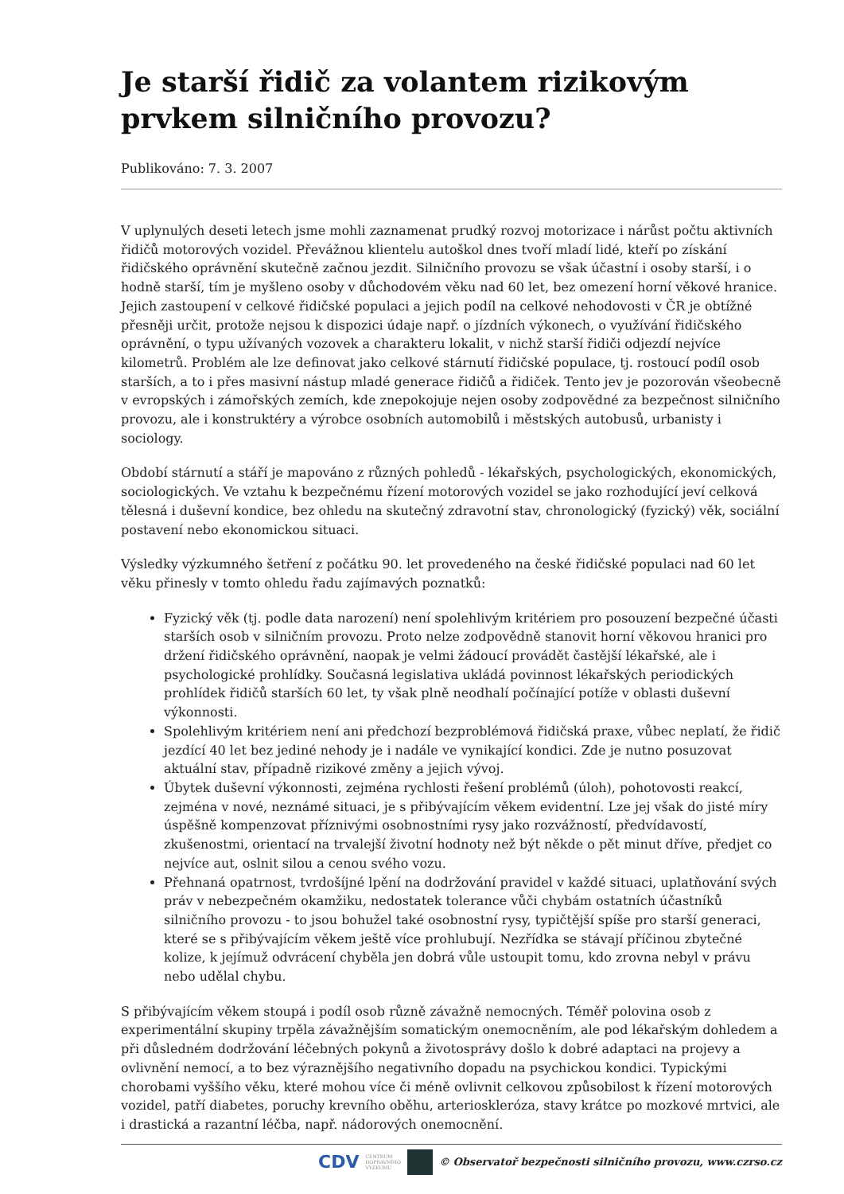Je starší řidič za volantem rizikovým prvkem silničního provozu?
Publikováno: 7. 3. 2007
V uplynulých deseti letech jsme mohli zaznamenat prudký rozvoj motorizace i nárůst počtu aktivních řidičů motorových vozidel. Převážnou klientelu autoškol dnes tvoří mladí lidé, kteří po získání řidičského oprávnění skutečně začnou jezdit. Silničního provozu se však účastní i osoby starší, i o hodně starší, tím je myšleno osoby v důchodovém věku nad 60 let, bez omezení horní věkové hranice. Jejich zastoupení v celkové řidičské populaci a jejich podíl na celkové nehodovosti v ČR je obtížné přesněji určit, protože nejsou k dispozici údaje např. o jízdních výkonech, o využívání řidičského oprávnění, o typu užívaných vozovek a charakteru lokalit, v nichž starší řidiči odjezdí nejvíce kilometrů. Problém ale lze definovat jako celkové stárnutí řidičské populace, tj. rostoucí podíl osob starších, a to i přes masivní nástup mladé generace řidičů a řidiček. Tento jev je pozorován všeobecně v evropských i zámořských zemích, kde znepokojuje nejen osoby zodpovědné za bezpečnost silničního provozu, ale i konstruktéry a výrobce osobních automobilů i městských autobusů, urbanisty i sociology.
Období stárnutí a stáří je mapováno z různých pohledů - lékařských, psychologických, ekonomických, sociologických. Ve vztahu k bezpečnému řízení motorových vozidel se jako rozhodující jeví celková tělesná i duševní kondice, bez ohledu na skutečný zdravotní stav, chronologický (fyzický) věk, sociální postavení nebo ekonomickou situaci.
Výsledky výzkumného šetření z počátku 90. let provedeného na české řidičské populaci nad 60 let věku přinesly v tomto ohledu řadu zajímavých poznatků:
Fyzický věk (tj. podle data narození) není spolehlivým kritériem pro posouzení bezpečné účasti starších osob v silničním provozu. Proto nelze zodpovědně stanovit horní věkovou hranici pro držení řidičského oprávnění, naopak je velmi žádoucí provádět častější lékařské, ale i psychologické prohlídky. Současná legislativa ukládá povinnost lékařských periodických prohlídek řidičů starších 60 let, ty však plně neodhalí počínající potíže v oblasti duševní výkonnosti.
Spolehlivým kritériem není ani předchozí bezproblémová řidičská praxe, vůbec neplatí, že řidič jezdící 40 let bez jediné nehody je i nadále ve vynikající kondici. Zde je nutno posuzovat aktuální stav, případně rizikové změny a jejich vývoj.
Úbytek duševní výkonnosti, zejména rychlosti řešení problémů (úloh), pohotovosti reakcí, zejména v nové, neznámé situaci, je s přibývajícím věkem evidentní. Lze jej však do jisté míry úspěšně kompenzovat příznivými osobnostními rysy jako rozvážností, předvídavostí, zkušenostmi, orientací na trvalejší životní hodnoty než být někde o pět minut dříve, předjet co nejvíce aut, oslnit silou a cenou svého vozu.
Přehnaná opatrnost, tvrdošíjné lpění na dodržování pravidel v každé situaci, uplatňování svých práv v nebezpečném okamžiku, nedostatek tolerance vůči chybám ostatních účastníků silničního provozu - to jsou bohužel také osobnostní rysy, typičtější spíše pro starší generaci, které se s přibývajícím věkem ještě více prohlubují. Nezřídka se stávají příčinou zbytečné kolize, k jejímuž odvrácení chyběla jen dobrá vůle ustoupit tomu, kdo zrovna nebyl v právu nebo udělal chybu.
S přibývajícím věkem stoupá i podíl osob různě závažně nemocných. Téměř polovina osob z experimentální skupiny trpěla závažnějším somatickým onemocněním, ale pod lékařským dohledem a při důsledném dodržování léčebných pokynů a životosprávy došlo k dobré adaptaci na projevy a ovlivnění nemocí, a to bez výraznějšího negativního dopadu na psychickou kondici. Typickými chorobami vyššího věku, které mohou více či méně ovlivnit celkovou způsobilost k řízení motorových vozidel, patří diabetes, poruchy krevního oběhu, arterioskleróza, stavy krátce po mozkové mrtvici, ale i drastická a razantní léčba, např. nádorových onemocnění.
CDV CENTRUM
DOPRAVNÍHO
VÝZKUMU © Observatoř bezpečnosti silničního provozu, www.czrso.cz